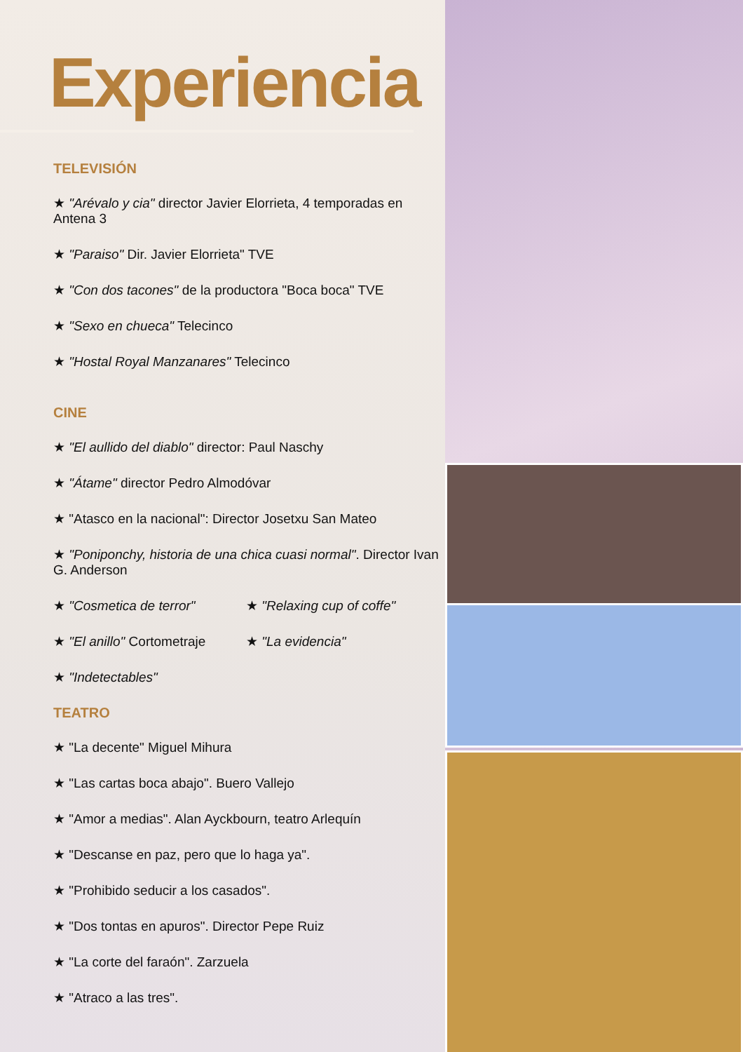Experiencia
TELEVISIÓN
★ "Arévalo y cia" director Javier Elorrieta, 4 temporadas en Antena 3
★ "Paraiso" Dir. Javier Elorrieta" TVE
★ "Con dos tacones" de la productora "Boca boca" TVE
★ "Sexo en chueca" Telecinco
★ "Hostal Royal Manzanares" Telecinco
CINE
★ "El aullido del diablo" director: Paul Naschy
★ "Átame" director Pedro Almodóvar
★ "Atasco en la nacional": Director Josetxu San Mateo
★ "Poniponchy, historia de una chica cuasi normal". Director Ivan G. Anderson
★ "Cosmetica de terror" ★ "Relaxing cup of coffe"
★ "El anillo" Cortometraje
★ "La evidencia"
★ "Indetectables"
TEATRO
★ "La decente" Miguel Mihura
★ "Las cartas boca abajo". Buero Vallejo
★ "Amor a medias". Alan Ayckbourn, teatro Arlequín
★ "Descanse en paz, pero que lo haga ya".
★ "Prohibido seducir a los casados".
★ "Dos tontas en apuros". Director Pepe Ruiz
★ "La corte del faraón". Zarzuela
★ "Atraco a las tres".